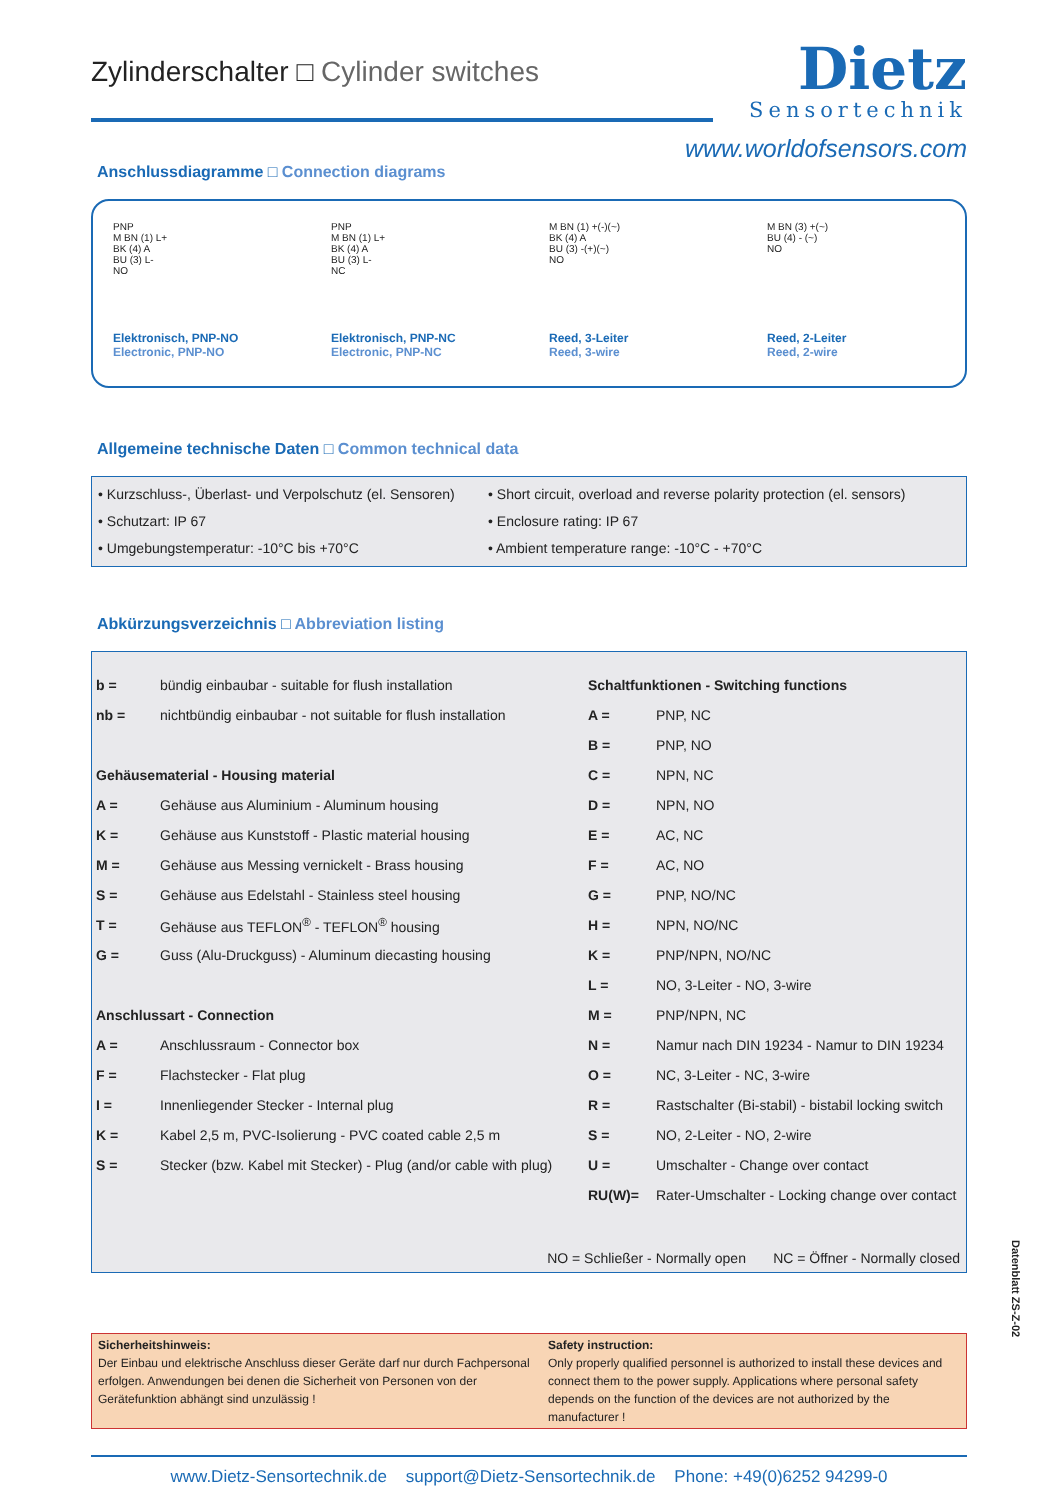Zylinderschalter □ Cylinder switches
Dietz
Sensortechnik
www.worldofsensors.com
Anschlussdiagramme □ Connection diagrams
PNP
M BN (1) L+
BK (4) A
BU (3) L-
NO
Elektronisch, PNP-NO
Electronic, PNP-NO
PNP
M BN (1) L+
BK (4) A
BU (3) L-
NC
Elektronisch, PNP-NC
Electronic, PNP-NC
M BN (1) +(-)(~)
BK (4) A
BU (3) -(+)(~)
NO
Reed, 3-Leiter
Reed, 3-wire
M BN (3) +(~)
BU (4) - (~)
NO
Reed, 2-Leiter
Reed, 2-wire
Allgemeine technische Daten □ Common technical data
• Kurzschluss-, Überlast- und Verpolschutz (el. Sensoren)
• Schutzart: IP 67
• Umgebungstemperatur: -10°C bis +70°C
• Short circuit, overload and reverse polarity protection (el. sensors)
• Enclosure rating: IP 67
• Ambient temperature range: -10°C - +70°C
Abkürzungsverzeichnis □ Abbreviation listing
| b = | bündig einbaubar - suitable for flush installation | Schaltfunktionen - Switching functions | |
| nb = | nichtbündig einbaubar - not suitable for flush installation | A = | PNP, NC |
| | | B = | PNP, NO |
| Gehäusematerial - Housing material | | C = | NPN, NC |
| A = | Gehäuse aus Aluminium - Aluminum housing | D = | NPN, NO |
| K = | Gehäuse aus Kunststoff - Plastic material housing | E = | AC, NC |
| M = | Gehäuse aus Messing vernickelt - Brass housing | F = | AC, NO |
| S = | Gehäuse aus Edelstahl - Stainless steel housing | G = | PNP, NO/NC |
| T = | Gehäuse aus TEFLON<sup>®</sup> - TEFLON<sup>®</sup> housing | H = | NPN, NO/NC |
| G = | Guss (Alu-Druckguss) - Aluminum diecasting housing | K = | PNP/NPN, NO/NC |
| | | L = | NO, 3-Leiter - NO, 3-wire |
| Anschlussart - Connection | | M = | PNP/NPN, NC |
| A = | Anschlussraum - Connector box | N = | Namur nach DIN 19234 - Namur to DIN 19234 |
| F = | Flachstecker - Flat plug | O = | NC, 3-Leiter - NC, 3-wire |
| I = | Innenliegender Stecker - Internal plug | R = | Rastschalter (Bi-stabil) - bistabil locking switch |
| K = | Kabel 2,5 m, PVC-Isolierung - PVC coated cable 2,5 m | S = | NO, 2-Leiter - NO, 2-wire |
| S = | Stecker (bzw. Kabel mit Stecker) - Plug (and/or cable with plug) | U = | Umschalter - Change over contact |
| | | RU(W)= | Rater-Umschalter - Locking change over contact |
NO = Schließer - Normally open NC = Öffner - Normally closed
Sicherheitshinweis:
Der Einbau und elektrische Anschluss dieser Geräte darf nur durch Fachpersonal erfolgen. Anwendungen bei denen die Sicherheit von Personen von der Gerätefunktion abhängt sind unzulässig !
Safety instruction:
Only properly qualified personnel is authorized to install these devices and connect them to the power supply. Applications where personal safety depends on the function of the devices are not authorized by the manufacturer !
www.Dietz-Sensortechnik.de support@Dietz-Sensortechnik.de Phone: +49(0)6252 94299-0
Datenblatt ZS-Z-02